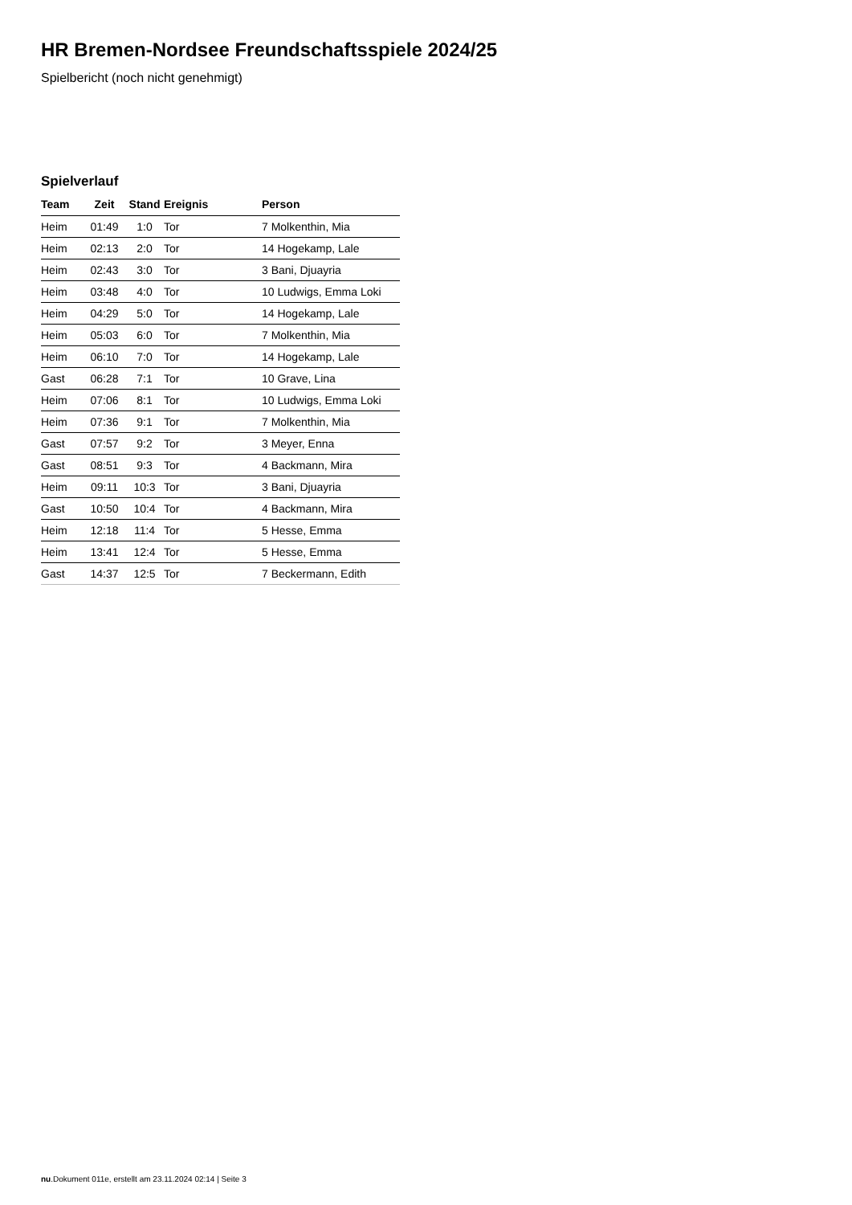HR Bremen-Nordsee Freundschaftsspiele 2024/25
Spielbericht (noch nicht genehmigt)
Spielverlauf
| Team | Zeit | Stand | Ereignis | Person |
| --- | --- | --- | --- | --- |
| Heim | 01:49 | 1:0 | Tor | 7 Molkenthin, Mia |
| Heim | 02:13 | 2:0 | Tor | 14 Hogekamp, Lale |
| Heim | 02:43 | 3:0 | Tor | 3 Bani, Djuayria |
| Heim | 03:48 | 4:0 | Tor | 10 Ludwigs, Emma Loki |
| Heim | 04:29 | 5:0 | Tor | 14 Hogekamp, Lale |
| Heim | 05:03 | 6:0 | Tor | 7 Molkenthin, Mia |
| Heim | 06:10 | 7:0 | Tor | 14 Hogekamp, Lale |
| Gast | 06:28 | 7:1 | Tor | 10 Grave, Lina |
| Heim | 07:06 | 8:1 | Tor | 10 Ludwigs, Emma Loki |
| Heim | 07:36 | 9:1 | Tor | 7 Molkenthin, Mia |
| Gast | 07:57 | 9:2 | Tor | 3 Meyer, Enna |
| Gast | 08:51 | 9:3 | Tor | 4 Backmann, Mira |
| Heim | 09:11 | 10:3 | Tor | 3 Bani, Djuayria |
| Gast | 10:50 | 10:4 | Tor | 4 Backmann, Mira |
| Heim | 12:18 | 11:4 | Tor | 5 Hesse, Emma |
| Heim | 13:41 | 12:4 | Tor | 5 Hesse, Emma |
| Gast | 14:37 | 12:5 | Tor | 7 Beckermann, Edith |
nu.Dokument 011e, erstellt am 23.11.2024 02:14 | Seite 3